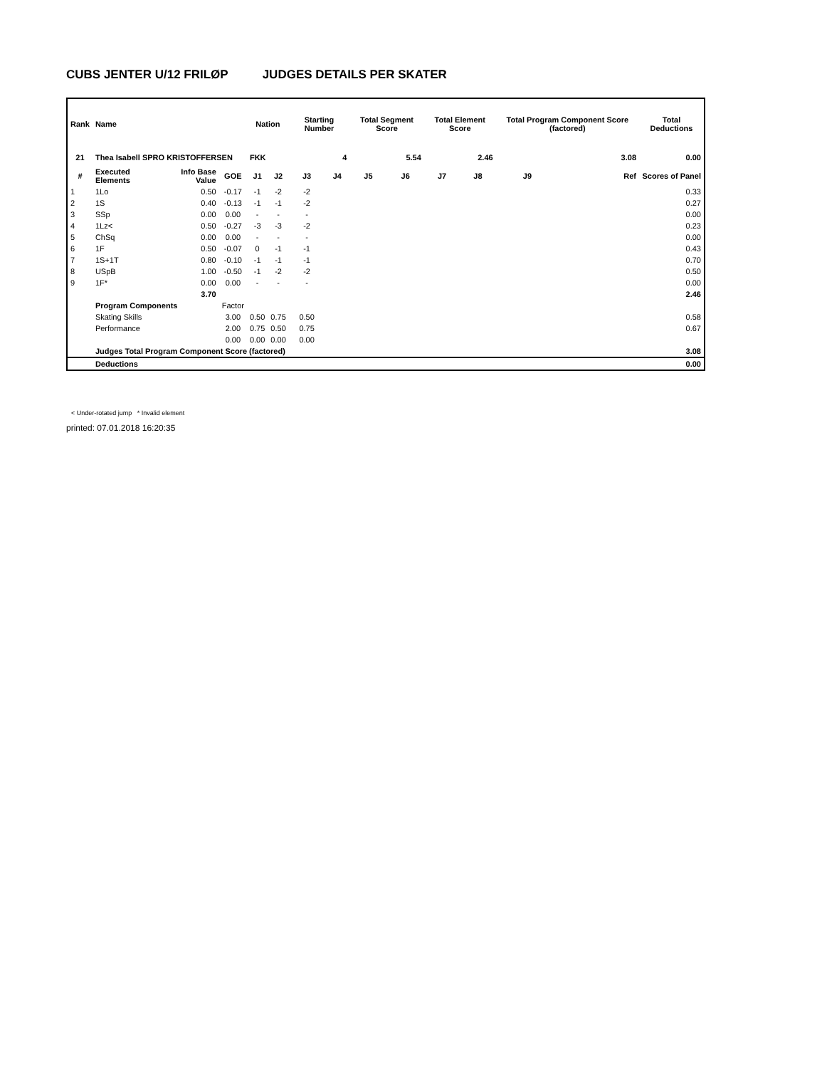CUBS JENTER U/12 FRILØP JUDGES DETAILS PER SKATER
| Rank | Name | | | Nation | | Starting Number | | Total Segment Score | | Total Element Score | | Total Program Component Score (factored) | | Total Deductions |
| --- | --- | --- | --- | --- | --- | --- | --- | --- | --- | --- | --- | --- | --- | --- |
| 21 | Thea Isabell SPRO KRISTOFFERSEN | | | FKK | | 4 | | 5.54 | | 2.46 | | 3.08 | | 0.00 |
| # | Executed Elements | Info Base Value | GOE | J1 | J2 | J3 | J4 | J5 | J6 | J7 | J8 | J9 | Ref | Scores of Panel |
| 1 | 1Lo | 0.50 | -0.17 | -1 | -2 | -2 | | | | | | | | 0.33 |
| 2 | 1S | 0.40 | -0.13 | -1 | -1 | -2 | | | | | | | | 0.27 |
| 3 | SSp | 0.00 | 0.00 | - | - | - | | | | | | | | 0.00 |
| 4 | 1Lz< | 0.50 | -0.27 | -3 | -3 | -2 | | | | | | | | 0.23 |
| 5 | ChSq | 0.00 | 0.00 | - | - | - | | | | | | | | 0.00 |
| 6 | 1F | 0.50 | -0.07 | 0 | -1 | -1 | | | | | | | | 0.43 |
| 7 | 1S+1T | 0.80 | -0.10 | -1 | -1 | -1 | | | | | | | | 0.70 |
| 8 | USpB | 1.00 | -0.50 | -1 | -2 | -2 | | | | | | | | 0.50 |
| 9 | 1F* | 0.00 | 0.00 | - | - | - | | | | | | | | 0.00 |
| | | 3.70 | | | | | | | | | | | | 2.46 |
| | Program Components | | Factor | | | | | | | | | | | |
| | Skating Skills | | 3.00 | 0.50 | 0.75 | 0.50 | | | | | | | | 0.58 |
| | Performance | | 2.00 | 0.75 | 0.50 | 0.75 | | | | | | | | 0.67 |
| | | | 0.00 | 0.00 | 0.00 | 0.00 | | | | | | | | |
| | Judges Total Program Component Score (factored) | | | | | | | | | | | | | 3.08 |
| | Deductions | | | | | | | | | | | | | 0.00 |
< Under-rotated jump * Invalid element
printed: 07.01.2018 16:20:35